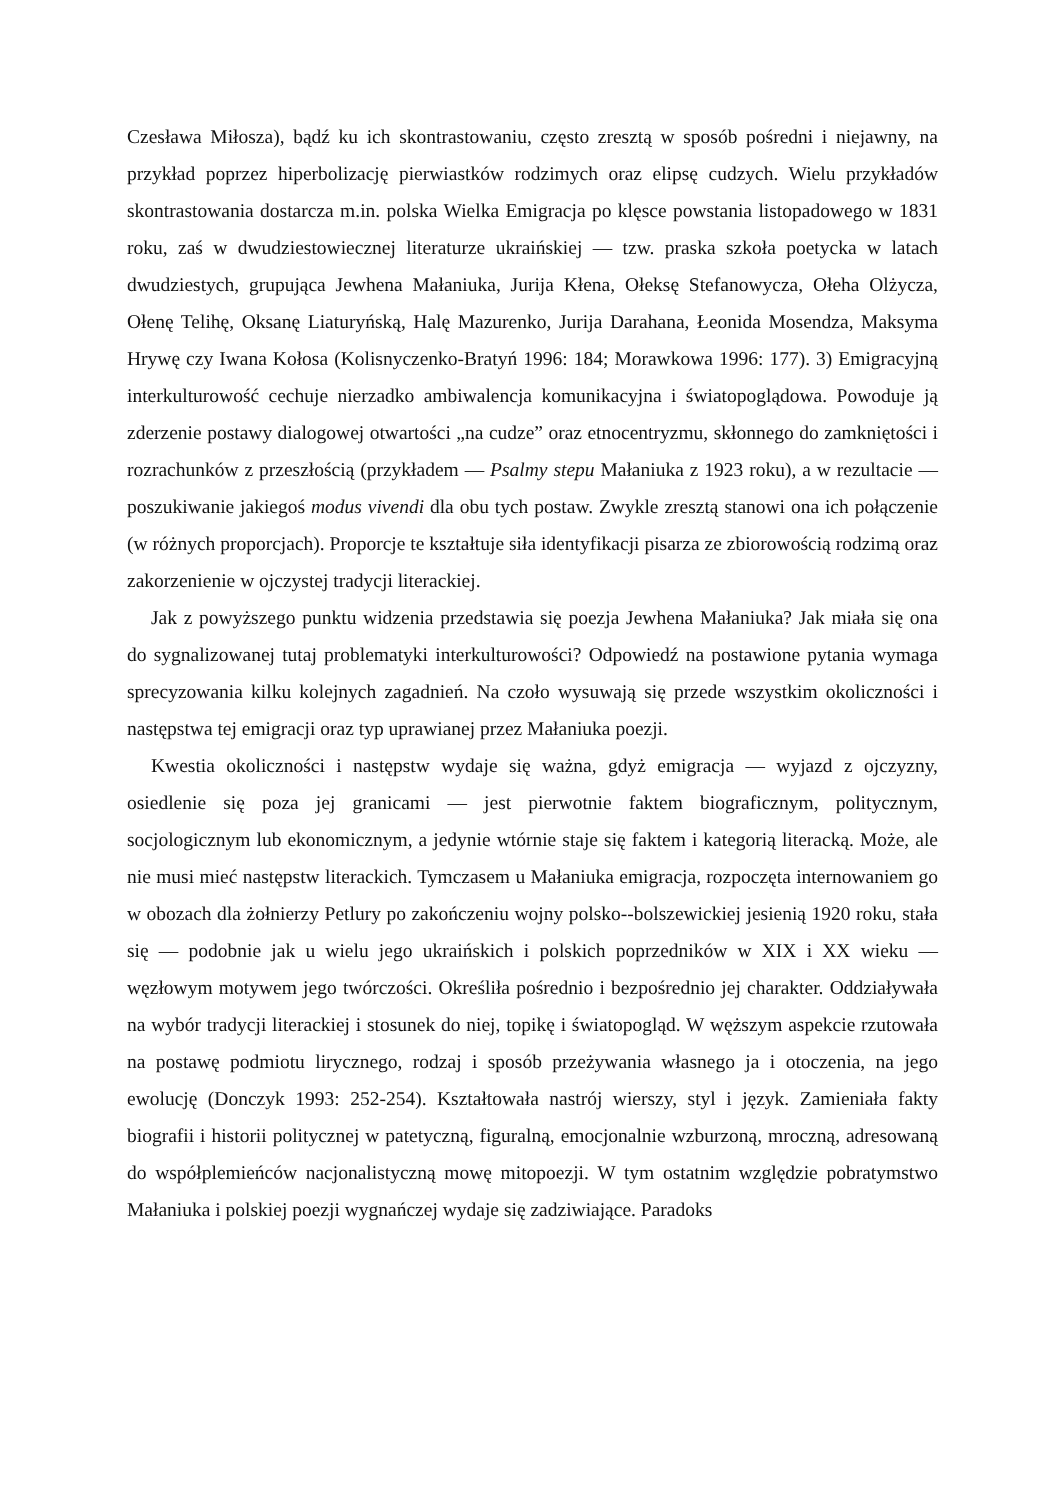Czesława Miłosza), bądź ku ich skontrastowaniu, często zresztą w sposób pośredni i niejawny, na przykład poprzez hiperbolizację pierwiastków rodzimych oraz elipsę cudzych. Wielu przykładów skontrastowania dostarcza m.in. polska Wielka Emigracja po klęsce powstania listopadowego w 1831 roku, zaś w dwudziestowiecznej literaturze ukraińskiej — tzw. praska szkoła poetycka w latach dwudziestych, grupująca Jewhena Małaniuka, Jurija Kłena, Ołeksę Stefanowycza, Ołeha Olżycza, Ołenę Telihę, Oksanę Liaturyńską, Halę Mazurenko, Jurija Darahana, Łeonida Mosendza, Maksyma Hrywę czy Iwana Kołosa (Kolisnyczenko-Bratyń 1996: 184; Morawkowa 1996: 177). 3) Emigracyjną interkulturowość cechuje nierzadko ambiwalencja komunikacyjna i światopoglądowa. Powoduje ją zderzenie postawy dialogowej otwartości „na cudze” oraz etnocentryzmu, skłonnego do zamkniętości i rozrachunków z przeszłością (przykładem — Psalmy stepu Małaniuka z 1923 roku), a w rezultacie — poszukiwanie jakiegoś modus vivendi dla obu tych postaw. Zwykle zresztą stanowi ona ich połączenie (w różnych proporcjach). Proporcje te kształtuje siła identyfikacji pisarza ze zbiorowością rodzimą oraz zakorzenienie w ojczystej tradycji literackiej.
Jak z powyższego punktu widzenia przedstawia się poezja Jewhena Małaniuka? Jak miała się ona do sygnalizowanej tutaj problematyki interkulturowości? Odpowiedź na postawione pytania wymaga sprecyzowania kilku kolejnych zagadnień. Na czoło wysuwają się przede wszystkim okoliczności i następstwa tej emigracji oraz typ uprawianej przez Małaniuka poezji.
Kwestia okoliczności i następstw wydaje się ważna, gdyż emigracja — wyjazd z ojczyzny, osiedlenie się poza jej granicami — jest pierwotnie faktem biograficznym, politycznym, socjologicznym lub ekonomicznym, a jedynie wtórnie staje się faktem i kategorią literacką. Może, ale nie musi mieć następstw literackich. Tymczasem u Małaniuka emigracja, rozpoczęta internowaniem go w obozach dla żołnierzy Petlury po zakończeniu wojny polsko--bolszewickiej jesienią 1920 roku, stała się — podobnie jak u wielu jego ukraińskich i polskich poprzedników w XIX i XX wieku — węzłowym motywem jego twórczości. Określiła pośrednio i bezpośrednio jej charakter. Oddziaływała na wybór tradycji literackiej i stosunek do niej, topikę i światopogląd. W węższym aspekcie rzutowała na postawę podmiotu lirycznego, rodzaj i sposób przeżywania własnego ja i otoczenia, na jego ewolucję (Donczyk 1993: 252-254). Kształtowała nastrój wierszy, styl i język. Zamieniała fakty biografii i historii politycznej w patetyczną, figuralną, emocjonalnie wzburzoną, mroczną, adresowaną do współplemieńców nacjonalistyczną mowę mitopoezji. W tym ostatnim względzie pobratymstwo Małaniuka i polskiej poezji wygnańczej wydaje się zadziwiające. Paradoks